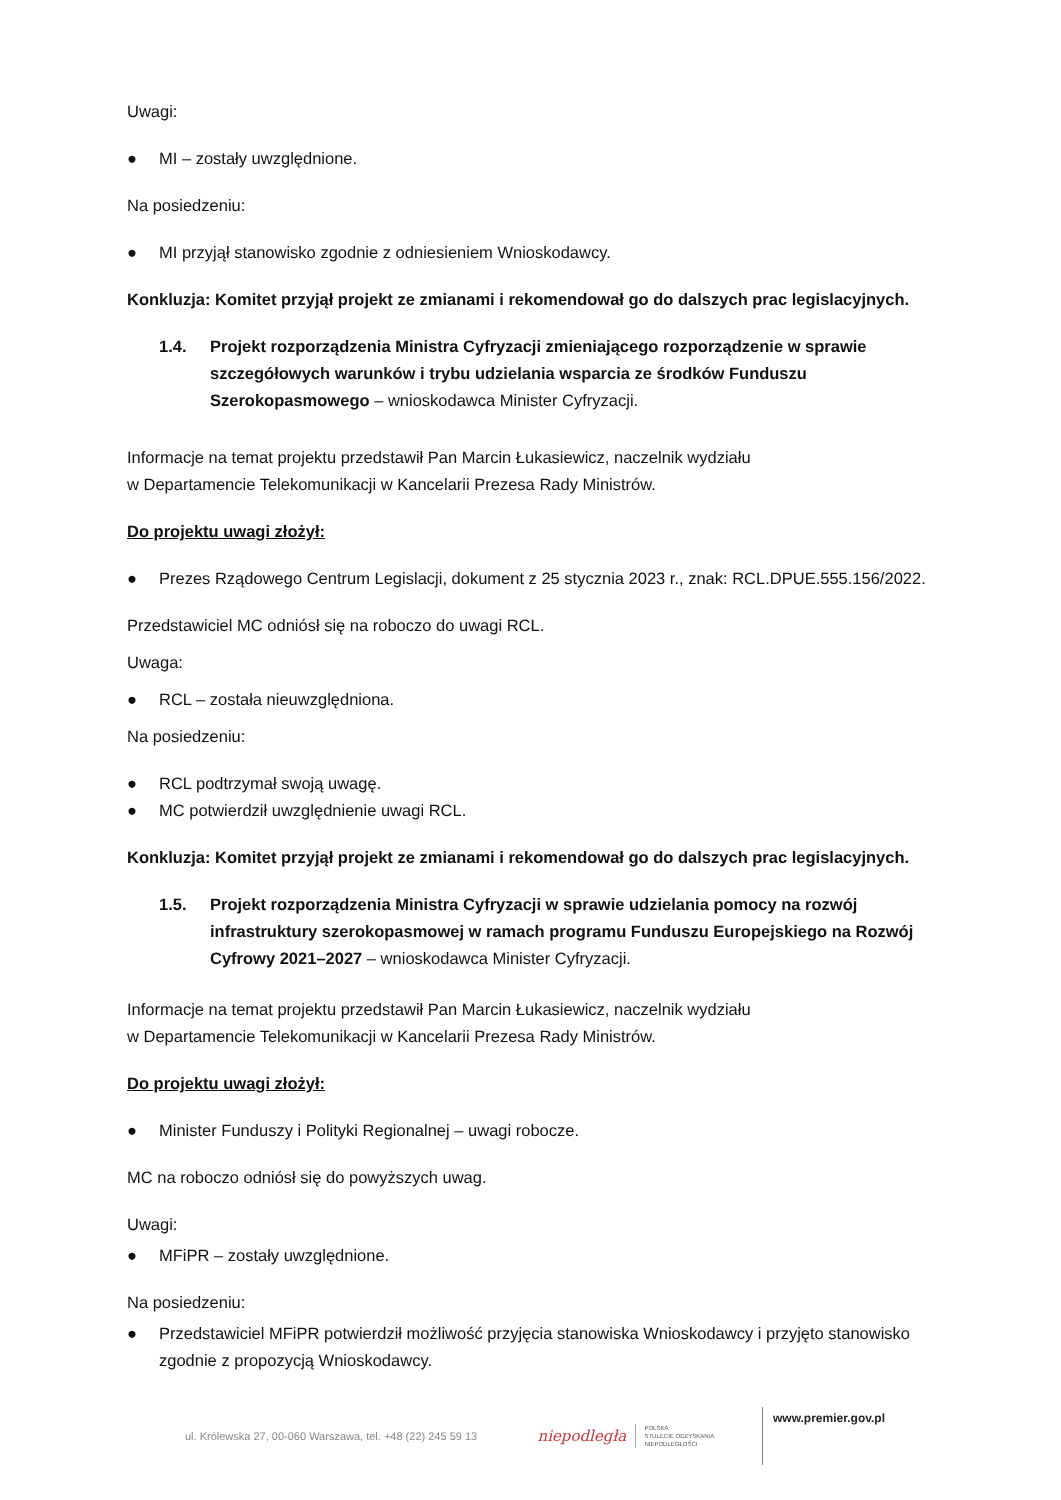Uwagi:
● MI – zostały uwzględnione.
Na posiedzeniu:
● MI przyjął stanowisko zgodnie z odniesieniem Wnioskodawcy.
Konkluzja: Komitet przyjął projekt ze zmianami i rekomendował go do dalszych prac legislacyjnych.
1.4. Projekt rozporządzenia Ministra Cyfryzacji zmieniającego rozporządzenie w sprawie szczegółowych warunków i trybu udzielania wsparcia ze środków Funduszu Szerokopasmowego – wnioskodawca Minister Cyfryzacji.
Informacje na temat projektu przedstawił Pan Marcin Łukasiewicz, naczelnik wydziału
w Departamencie Telekomunikacji w Kancelarii Prezesa Rady Ministrów.
Do projektu uwagi złożył:
● Prezes Rządowego Centrum Legislacji, dokument z 25 stycznia 2023 r., znak: RCL.DPUE.555.156/2022.
Przedstawiciel MC odniósł się na roboczo do uwagi RCL.
Uwaga:
● RCL – została nieuwzględniona.
Na posiedzeniu:
● RCL podtrzymał swoją uwagę.
● MC potwierdził uwzględnienie uwagi RCL.
Konkluzja: Komitet przyjął projekt ze zmianami i rekomendował go do dalszych prac legislacyjnych.
1.5. Projekt rozporządzenia Ministra Cyfryzacji w sprawie udzielania pomocy na rozwój infrastruktury szerokopasmowej w ramach programu Funduszu Europejskiego na Rozwój Cyfrowy 2021–2027 – wnioskodawca Minister Cyfryzacji.
Informacje na temat projektu przedstawił Pan Marcin Łukasiewicz, naczelnik wydziału
w Departamencie Telekomunikacji w Kancelarii Prezesa Rady Ministrów.
Do projektu uwagi złożył:
● Minister Funduszy i Polityki Regionalnej – uwagi robocze.
MC na roboczo odniósł się do powyższych uwag.
Uwagi:
● MFiPR – zostały uwzględnione.
Na posiedzeniu:
● Przedstawiciel MFiPR potwierdził możliwość przyjęcia stanowiska Wnioskodawcy i przyjęto stanowisko zgodnie z propozycją Wnioskodawcy.
ul. Królewska 27, 00-060 Warszawa, tel. +48 (22) 245 59 13
niepodległa
POLSKA
STULECIE ODZYSKANIA
NIEPODLEGŁOŚCI
www.premier.gov.pl